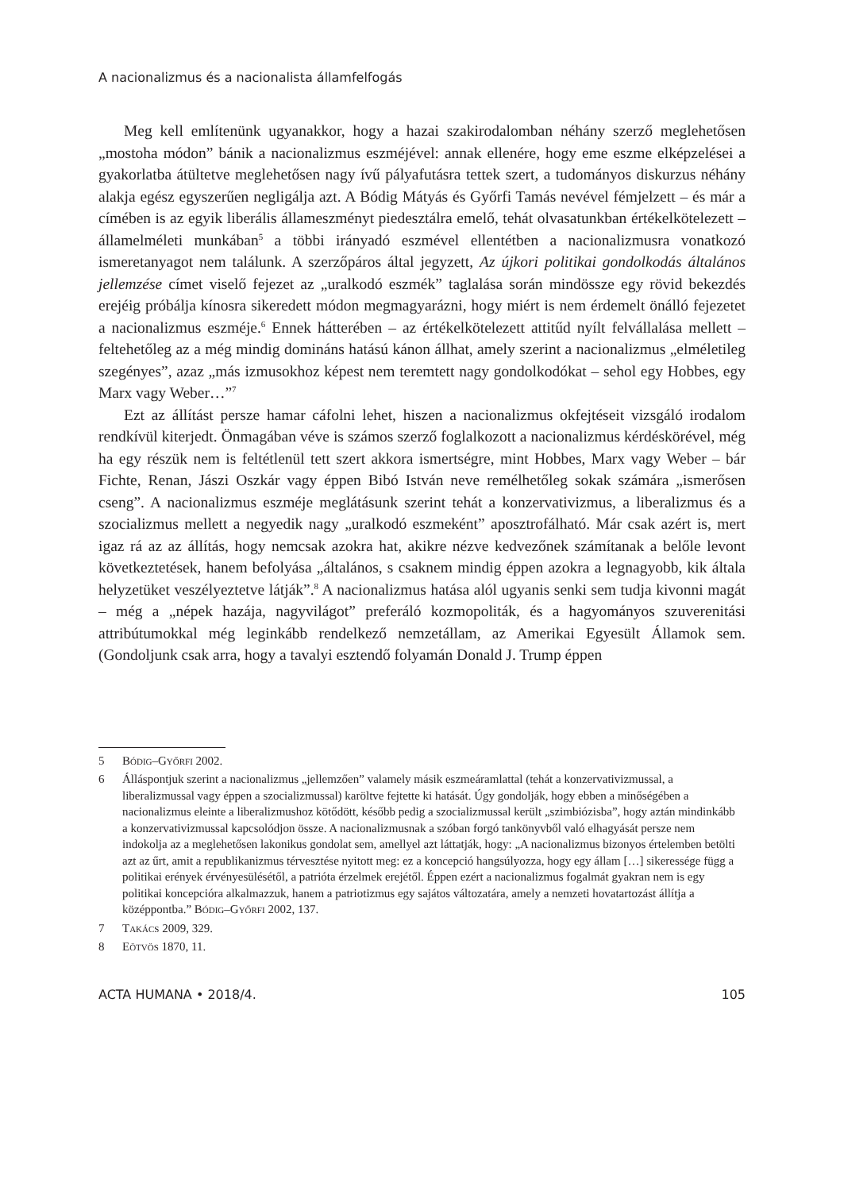A nacionalizmus és a nacionalista államfelfogás
Meg kell említenünk ugyanakkor, hogy a hazai szakirodalomban néhány szerző meglehetősen „mostoha módon” bánik a nacionalizmus eszméjével: annak ellenére, hogy eme eszme elképzelései a gyakorlatba átültetve meglehetősen nagy ívű pályafutásra tettek szert, a tudományos diskurzus néhány alakja egész egyszerűen negligálja azt. A Bódig Mátyás és Győrfi Tamás nevével fémjelzett – és már a címében is az egyik liberális állameszményt piedesztálra emelő, tehát olvasatunkban értékelkötelezett – államelméleti munkában<sup>5</sup> a többi irányadó eszmével ellentétben a nacionalizmusra vonatkozó ismeretanyagot nem találunk. A szerzőpáros által jegyzett, Az újkori politikai gondolkodás általános jellemzése címet viselő fejezet az „uralkodó eszmék” taglalása során mindössze egy rövid bekezdés erejéig próbálja kínosra sikeredett módon megmagyarázni, hogy miért is nem érdemelt önálló fejezetet a nacionalizmus eszméje.<sup>6</sup> Ennek hátterében – az értékelkötelezett attitűd nyílt felvállalása mellett – feltehetőleg az a még mindig domináns hatású kánon állhat, amely szerint a nacionalizmus „elméletileg szegényes”, azaz „más izmusokhoz képest nem teremtett nagy gondolkodókat – sehol egy Hobbes, egy Marx vagy Weber…”<sup>7</sup>
Ezt az állítást persze hamar cáfolni lehet, hiszen a nacionalizmus okfejtéseit vizsgáló irodalom rendkívül kiterjedt. Önmagában véve is számos szerző foglalkozott a nacionalizmus kérdéskörével, még ha egy részük nem is feltétlenül tett szert akkora ismertségre, mint Hobbes, Marx vagy Weber – bár Fichte, Renan, Jászi Oszkár vagy éppen Bibó István neve remélhetőleg sokak számára „ismerősen cseng”. A nacionalizmus eszméje meglátásunk szerint tehát a konzervativizmus, a liberalizmus és a szocializmus mellett a negyedik nagy „uralkodó eszmeként” aposztrofálható. Már csak azért is, mert igaz rá az az állítás, hogy nemcsak azokra hat, akikre nézve kedvezőnek számítanak a belőle levont következtetések, hanem befolyása „általános, s csaknem mindig éppen azokra a legnagyobb, kik általa helyzetüket veszélyeztetve látják”.<sup>8</sup> A nacionalizmus hatása alól ugyanis senki sem tudja kivonni magát – még a „népek hazája, nagyvilágot” preferáló kozmopoliták, és a hagyományos szuverenitási attribútumokkal még leginkább rendelkező nemzetállam, az Amerikai Egyesült Államok sem. (Gondoljunk csak arra, hogy a tavalyi esztendő folyamán Donald J. Trump éppen
5 Bódig–Győrfi 2002.
6 Álláspontjuk szerint a nacionalizmus „jellemzően” valamely másik eszmeáramlattal (tehát a konzervativizmussal, a liberalizmussal vagy éppen a szocializmussal) karöltve fejtette ki hatását. Úgy gondolják, hogy ebben a minőségében a nacionalizmus eleinte a liberalizmushoz kötődött, később pedig a szocializmussal került „szimbiózisba”, hogy aztán mindinkább a konzervativizmussal kapcsolódjon össze. A nacionalizmusnak a szóban forgó tankönyvből való elhagyását persze nem indokolja az a meglehetősen lakonikus gondolat sem, amellyel azt láttatják, hogy: „A nacionalizmus bizonyos értelemben betölti azt az űrt, amit a republikanizmus térvesztése nyitott meg: ez a koncepció hangsúlyozza, hogy egy állam […] sikeressége függ a politikai erények érvényesülésétől, a patrióta érzelmek erejétől. Éppen ezért a nacionalizmus fogalmát gyakran nem is egy politikai koncepcióra alkalmazzuk, hanem a patriotizmus egy sajátos változatára, amely a nemzeti hovatartozást állítja a középpontba.” Bódig–Győrfi 2002, 137.
7 Takács 2009, 329.
8 Eötvös 1870, 11.
ACTA HUMANA • 2018/4. 105